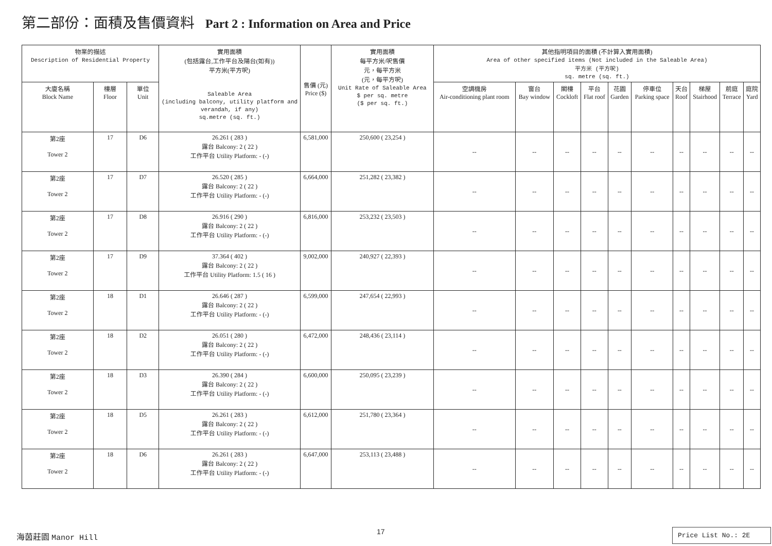第二部份：面積及售價資料 Part 2 : Information on Area and Price
| 物業的描述 Description of Residential Property | | | 實用面積 (包括露台,工作平台及陽台(如有)) 平方米(平方呎) Saleable Area (including balcony, utility platform and verandah, if any) sq.metre (sq. ft.) | 售價 (元) Price ($) | 實用面積 每平方米/呎售價 元，每平方米 (元，每平方呎) Unit Rate of Saleable Area $ per sq. metre ($ per sq. ft.) | 其他指明項目的面積 (不計算入實用面積) Area of other specified items (Not included in the Saleable Area) 平方米 (平方呎) sq. metre (sq. ft.) | | | | | | | | | |
| --- | --- | --- | --- | --- | --- | --- | --- | --- | --- | --- | --- | --- | --- | --- | --- |
| 大廈名稱 Block Name | 樓層 Floor | 單位 Unit | | | | 空調機房 Air-conditioning plant room | 窗台 Bay window | 閣樓 Cockloft | 平台 Flat roof | 花園 Garden | 停車位 Parking space | 天台 Roof | 梯屋 Stairhood | 前庭 Terrace | 庭院 Yard |
| 第2座 Tower 2 | 17 | D6 | 26.261 ( 283 ) 露台 Balcony: 2 ( 22 ) 工作平台 Utility Platform: - (-) | 6,581,000 | 250,600 ( 23,254 ) | -- | -- | -- | -- | -- | -- | -- | -- | -- | -- |
| 第2座 Tower 2 | 17 | D7 | 26.520 ( 285 ) 露台 Balcony: 2 ( 22 ) 工作平台 Utility Platform: - (-) | 6,664,000 | 251,282 ( 23,382 ) | -- | -- | -- | -- | -- | -- | -- | -- | -- | -- |
| 第2座 Tower 2 | 17 | D8 | 26.916 ( 290 ) 露台 Balcony: 2 ( 22 ) 工作平台 Utility Platform: - (-) | 6,816,000 | 253,232 ( 23,503 ) | -- | -- | -- | -- | -- | -- | -- | -- | -- | -- |
| 第2座 Tower 2 | 17 | D9 | 37.364 ( 402 ) 露台 Balcony: 2 ( 22 ) 工作平台 Utility Platform: 1.5 ( 16 ) | 9,002,000 | 240,927 ( 22,393 ) | -- | -- | -- | -- | -- | -- | -- | -- | -- | -- |
| 第2座 Tower 2 | 18 | D1 | 26.646 ( 287 ) 露台 Balcony: 2 ( 22 ) 工作平台 Utility Platform: - (-) | 6,599,000 | 247,654 ( 22,993 ) | -- | -- | -- | -- | -- | -- | -- | -- | -- | -- |
| 第2座 Tower 2 | 18 | D2 | 26.051 ( 280 ) 露台 Balcony: 2 ( 22 ) 工作平台 Utility Platform: - (-) | 6,472,000 | 248,436 ( 23,114 ) | -- | -- | -- | -- | -- | -- | -- | -- | -- | -- |
| 第2座 Tower 2 | 18 | D3 | 26.390 ( 284 ) 露台 Balcony: 2 ( 22 ) 工作平台 Utility Platform: - (-) | 6,600,000 | 250,095 ( 23,239 ) | -- | -- | -- | -- | -- | -- | -- | -- | -- | -- |
| 第2座 Tower 2 | 18 | D5 | 26.261 ( 283 ) 露台 Balcony: 2 ( 22 ) 工作平台 Utility Platform: - (-) | 6,612,000 | 251,780 ( 23,364 ) | -- | -- | -- | -- | -- | -- | -- | -- | -- | -- |
| 第2座 Tower 2 | 18 | D6 | 26.261 ( 283 ) 露台 Balcony: 2 ( 22 ) 工作平台 Utility Platform: - (-) | 6,647,000 | 253,113 ( 23,488 ) | -- | -- | -- | -- | -- | -- | -- | -- | -- | -- |
海茵莊園 Manor Hill 17 Price List No.: 2E